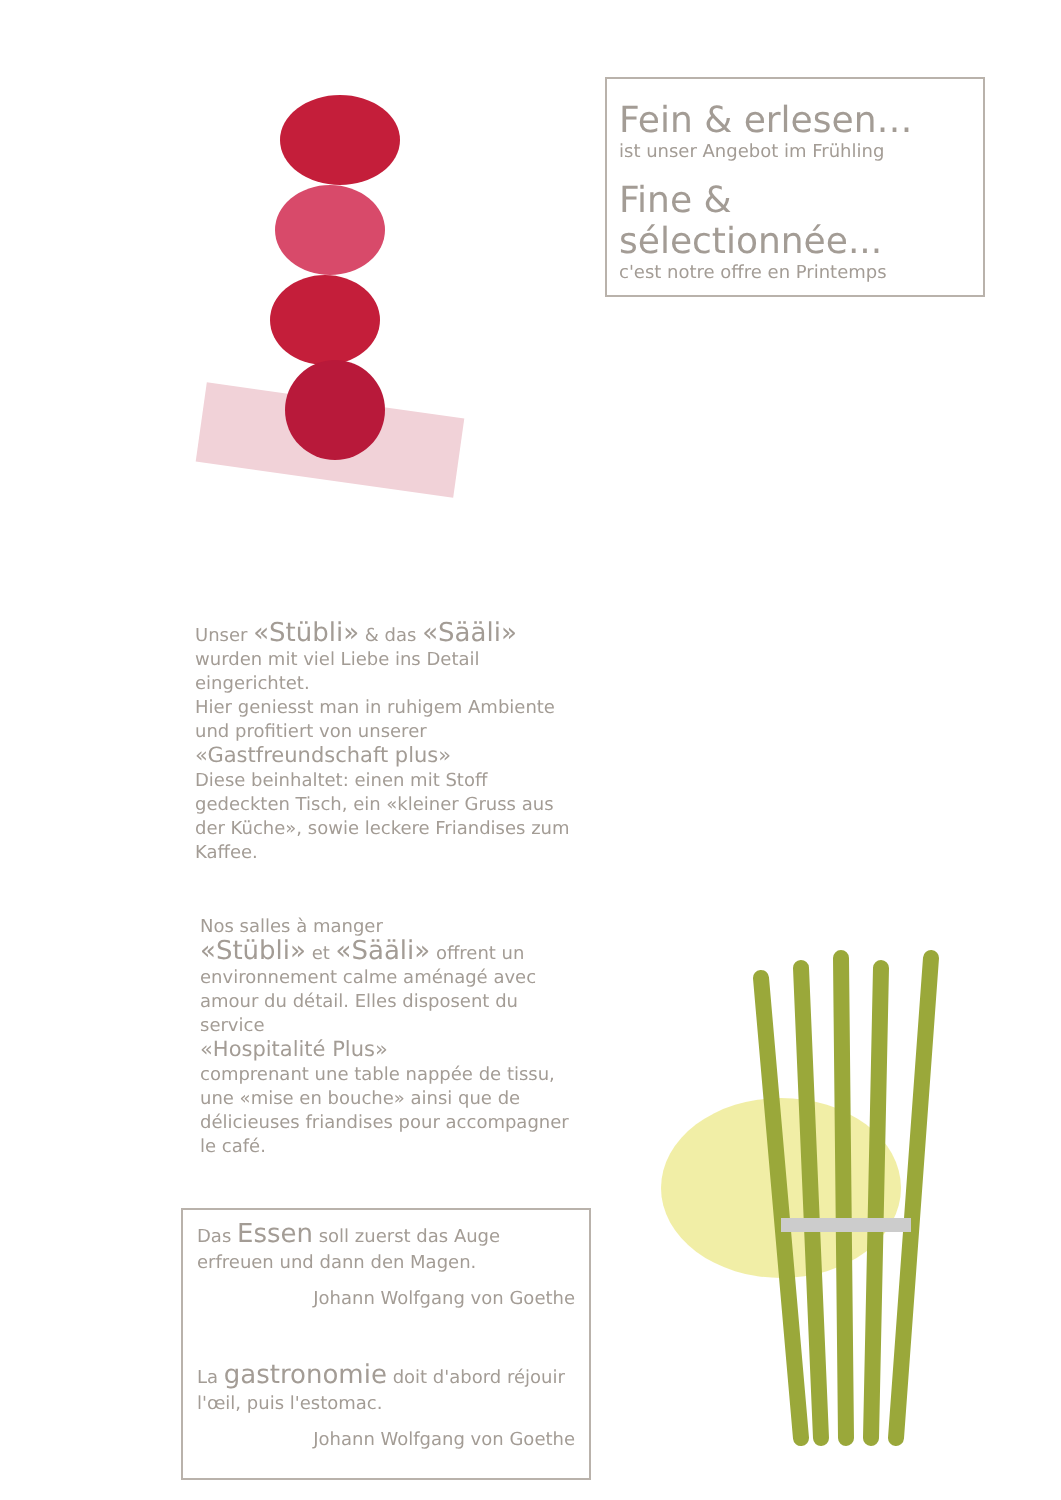Fein & erlesen…
ist unser Angebot im Frühling
Fine & sélectionnée...
c'est notre offre en Printemps
Unser «Stübli» & das «Sääli»
wurden mit viel Liebe ins Detail eingerichtet.
Hier geniesst man in ruhigem Ambiente und profitiert von unserer
«Gastfreundschaft plus»
Diese beinhaltet: einen mit Stoff gedeckten Tisch, ein «kleiner Gruss aus der Küche», sowie leckere Friandises zum Kaffee.
Nos salles à manger
«Stübli» et «Sääli» offrent un environnement calme aménagé avec amour du détail. Elles disposent du service
«Hospitalité Plus»
comprenant une table nappée de tissu, une «mise en bouche» ainsi que de délicieuses friandises pour accompagner le café.
Das Essen soll zuerst das Auge erfreuen und dann den Magen.
Johann Wolfgang von Goethe
La gastronomie doit d'abord réjouir l'œil, puis l'estomac.
Johann Wolfgang von Goethe